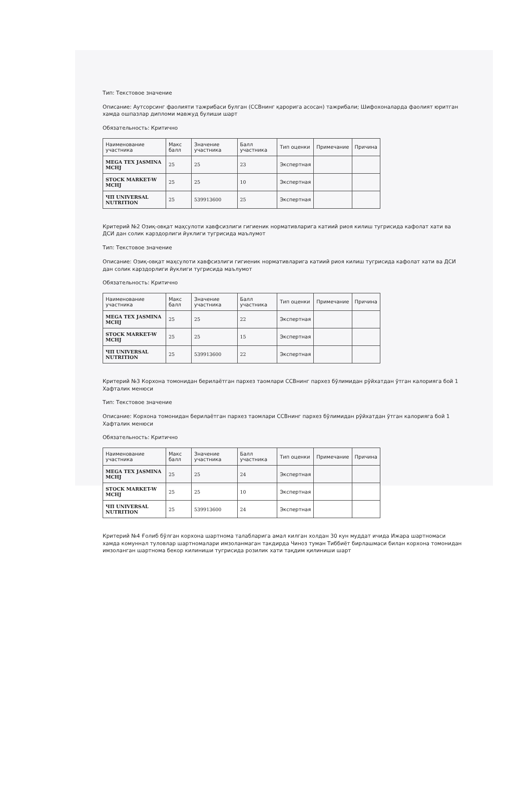Тип: Текстовое значение
Описание: Аутсорсинг фаолияти тажрибаси булган (ССВнинг қарорига асосан) тажрибали; Шифохоналарда фаолият юритган хамда ошпазлар дипломи мавжуд булиши шарт
Обязательность: Критично
| Наименование участника | Макс балл | Значение участника | Балл участника | Тип оценки | Примечание | Причина |
| --- | --- | --- | --- | --- | --- | --- |
| MEGA TEX JASMINA MCHJ | 25 | 25 | 23 | Экспертная | | |
| STOCK MARKET-W MCHJ | 25 | 25 | 10 | Экспертная | | |
| ЧП UNIVERSAL NUTRITION | 25 | 539913600 | 25 | Экспертная | | |
Критерий №2 Озиқ-овқат маҳсулоти хавфсизлиги гигиеник нормативларига катиий риоя килиш тугрисида кафолат хати ва ДСИ дан солик карздорлиги йуклиги тугрисида маълумот
Тип: Текстовое значение
Описание: Озиқ-овқат маҳсулоти хавфсизлиги гигиеник нормативларига катиий риоя килиш тугрисида кафолат хати ва ДСИ дан солик карздорлиги йуклиги тугрисида маълумот
Обязательность: Критично
| Наименование участника | Макс балл | Значение участника | Балл участника | Тип оценки | Примечание | Причина |
| --- | --- | --- | --- | --- | --- | --- |
| MEGA TEX JASMINA MCHJ | 25 | 25 | 22 | Экспертная | | |
| STOCK MARKET-W MCHJ | 25 | 25 | 15 | Экспертная | | |
| ЧП UNIVERSAL NUTRITION | 25 | 539913600 | 22 | Экспертная | | |
Критерий №3 Корхона томонидан берилаётган пархез таомлари ССВнинг пархез бўлимидан рўйхатдан ўтган калорияга бой 1 Хафталик менюси
Тип: Текстовое значение
Описание: Корхона томонидан берилаётган пархез таомлари ССВнинг пархез бўлимидан рўйхатдан ўтган калорияга бой 1 Хафталик менюси
Обязательность: Критично
| Наименование участника | Макс балл | Значение участника | Балл участника | Тип оценки | Примечание | Причина |
| --- | --- | --- | --- | --- | --- | --- |
| MEGA TEX JASMINA MCHJ | 25 | 25 | 24 | Экспертная | | |
| STOCK MARKET-W MCHJ | 25 | 25 | 10 | Экспертная | | |
| ЧП UNIVERSAL NUTRITION | 25 | 539913600 | 24 | Экспертная | | |
Критерий №4 Ғолиб бўлган корхона шартнома талабларига амал килган холдан 30 кун муддат ичида Ижара шартномаси хамда комуннал туловлар шартномалари имзоланмаган такдирда Чиноз туман Тиббиёт бирлашмаси билан корхона томонидан имзоланган шартнома бекор килиниши тугрисида розилик хати тақдим қилиниши шарт